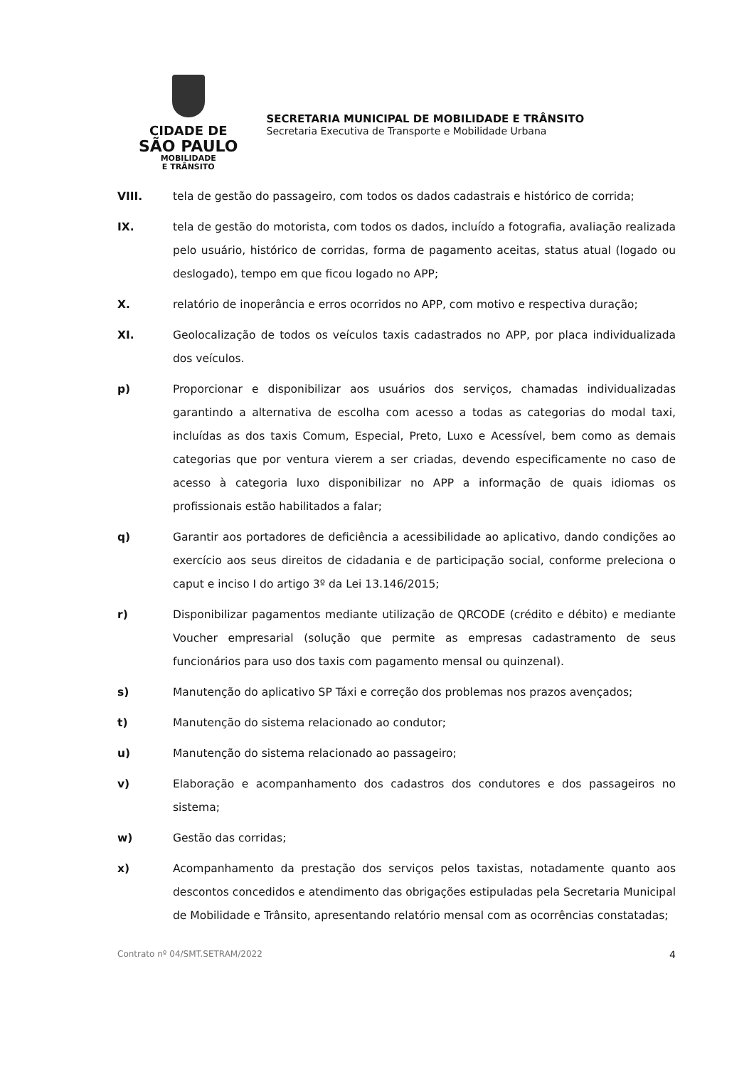CIDADE DE
SÃO PAULO
MOBILIDADE
E TRÂNSITO
SECRETARIA MUNICIPAL DE MOBILIDADE E TRÂNSITO
Secretaria Executiva de Transporte e Mobilidade Urbana
VIII. tela de gestão do passageiro, com todos os dados cadastrais e histórico de corrida;
IX. tela de gestão do motorista, com todos os dados, incluído a fotografia, avaliação realizada pelo usuário, histórico de corridas, forma de pagamento aceitas, status atual (logado ou deslogado), tempo em que ficou logado no APP;
X. relatório de inoperância e erros ocorridos no APP, com motivo e respectiva duração;
XI. Geolocalização de todos os veículos taxis cadastrados no APP, por placa individualizada dos veículos.
p) Proporcionar e disponibilizar aos usuários dos serviços, chamadas individualizadas garantindo a alternativa de escolha com acesso a todas as categorias do modal taxi, incluídas as dos taxis Comum, Especial, Preto, Luxo e Acessível, bem como as demais categorias que por ventura vierem a ser criadas, devendo especificamente no caso de acesso à categoria luxo disponibilizar no APP a informação de quais idiomas os profissionais estão habilitados a falar;
q) Garantir aos portadores de deficiência a acessibilidade ao aplicativo, dando condições ao exercício aos seus direitos de cidadania e de participação social, conforme preleciona o caput e inciso I do artigo 3º da Lei 13.146/2015;
r) Disponibilizar pagamentos mediante utilização de QRCODE (crédito e débito) e mediante Voucher empresarial (solução que permite as empresas cadastramento de seus funcionários para uso dos taxis com pagamento mensal ou quinzenal).
s) Manutenção do aplicativo SP Táxi e correção dos problemas nos prazos avençados;
t) Manutenção do sistema relacionado ao condutor;
u) Manutenção do sistema relacionado ao passageiro;
v) Elaboração e acompanhamento dos cadastros dos condutores e dos passageiros no sistema;
w) Gestão das corridas;
x) Acompanhamento da prestação dos serviços pelos taxistas, notadamente quanto aos descontos concedidos e atendimento das obrigações estipuladas pela Secretaria Municipal de Mobilidade e Trânsito, apresentando relatório mensal com as ocorrências constatadas;
Contrato nº 04/SMT.SETRAM/2022 4